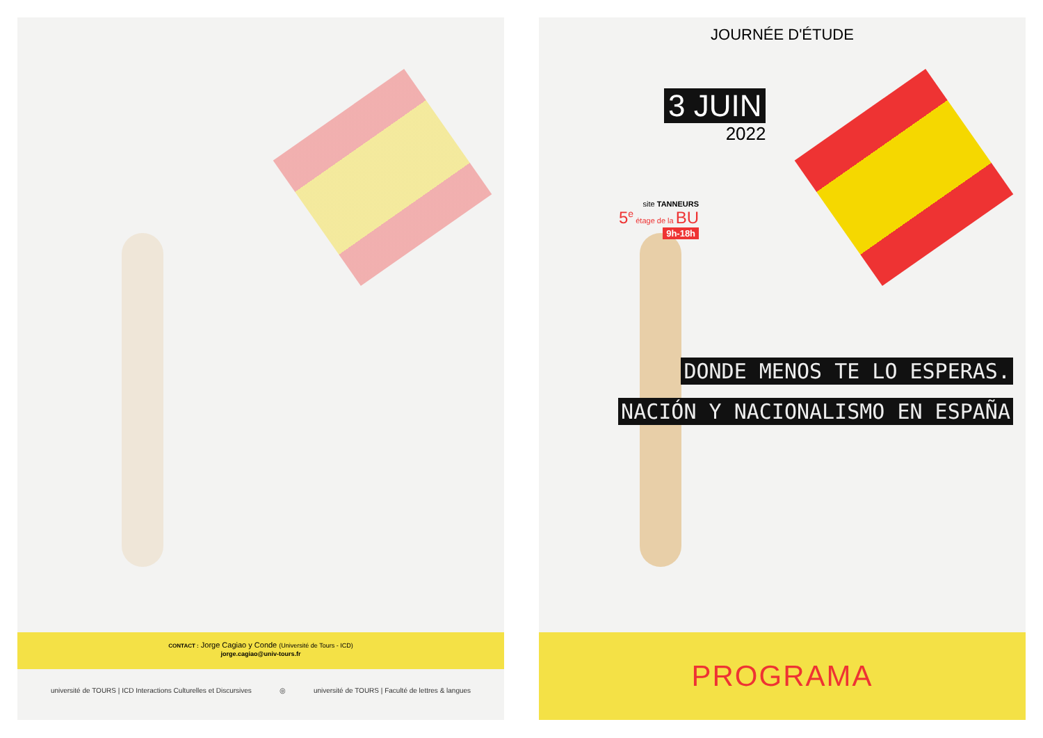CONTACT : Jorge Cagiao y Conde (Université de Tours - ICD)
jorge.cagiao@univ-tours.fr
université de TOURS | ICD Interactions Culturelles et Discursives ◎ université de TOURS | Faculté de lettres & langues
JOURNÉE D'ÉTUDE
3 JUIN
2022
site TANNEURS
5<sup>e</sup> étage de la BU
9h-18h
DONDE MENOS TE LO ESPERAS.
NACIÓN Y NACIONALISMO EN ESPAÑA
PROGRAMA